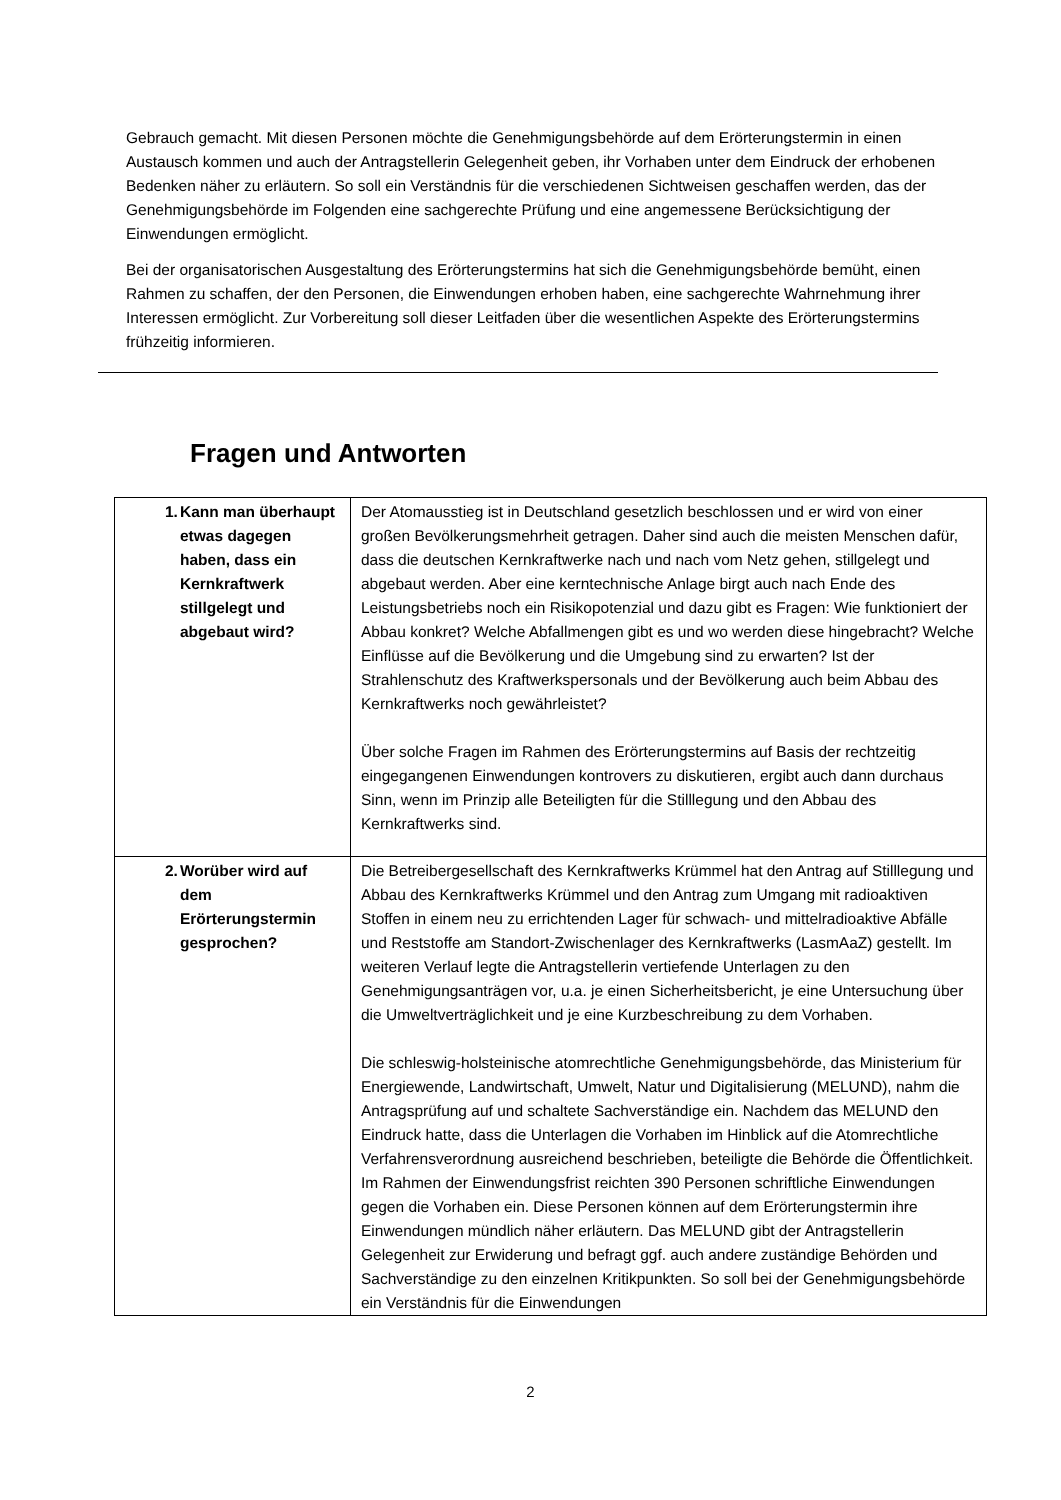Gebrauch gemacht. Mit diesen Personen möchte die Genehmigungsbehörde auf dem Erörterungs­termin in einen Austausch kommen und auch der Antragstellerin Gelegenheit geben, ihr Vorhaben unter dem Eindruck der erhobenen Bedenken näher zu erläutern. So soll ein Verständnis für die verschiedenen Sichtweisen geschaffen werden, das der Genehmigungsbehörde im Folgenden eine sachgerechte Prüfung und eine angemessene Berücksichtigung der Einwendungen ermöglicht.
Bei der organisatorischen Ausgestaltung des Erörterungstermins hat sich die Genehmigungsbehörde bemüht, einen Rahmen zu schaffen, der den Personen, die Einwendungen erhoben haben, eine sachgerechte Wahrnehmung ihrer Interessen ermöglicht. Zur Vorbereitung soll dieser Leitfaden über die wesentlichen Aspekte des Erörterungstermins frühzeitig informieren.
Fragen und Antworten
| 1. Kann man überhaupt etwas dagegen haben, dass ein Kernkraftwerk stillgelegt und abgebaut wird? | Der Atomausstieg ist in Deutschland gesetzlich beschlossen und er wird von einer großen Bevölkerungsmehrheit getragen. Daher sind auch die meisten Menschen dafür, dass die deutschen Kernkraftwerke nach und nach vom Netz gehen, stillgelegt und abgebaut werden. Aber eine kerntechnische Anlage birgt auch nach Ende des Leistungsbetriebs noch ein Risikopotenzial und dazu gibt es Fragen: Wie funktioniert der Abbau konkret? Welche Abfallmengen gibt es und wo werden diese hingebracht? Welche Einflüsse auf die Bevölkerung und die Umgebung sind zu erwarten? Ist der Strahlenschutz des Kraftwerkspersonals und der Bevölkerung auch beim Abbau des Kernkraftwerks noch gewährleistet? Über solche Fragen im Rahmen des Erörterungstermins auf Basis der rechtzeitig eingegangenen Einwendungen kontrovers zu diskutieren, ergibt auch dann durchaus Sinn, wenn im Prinzip alle Beteiligten für die Stilllegung und den Abbau des Kernkraftwerks sind. |
| 2. Worüber wird auf dem Erörterungstermin gesprochen? | Die Betreibergesellschaft des Kernkraftwerks Krümmel hat den Antrag auf Stilllegung und Abbau des Kernkraftwerks Krümmel und den Antrag zum Umgang mit radioaktiven Stoffen in einem neu zu errichtenden Lager für schwach- und mittelradioaktive Abfälle und Reststoffe am Standort-Zwischenlager des Kernkraftwerks (LasmAaZ) gestellt. Im weiteren Verlauf legte die Antragstellerin vertiefende Unterlagen zu den Genehmigungsanträgen vor, u.a. je einen Sicherheitsbericht, je eine Untersuchung über die Umweltverträglichkeit und je eine Kurzbeschreibung zu dem Vorhaben. Die schleswig-holsteinische atomrechtliche Genehmigungsbehörde, das Ministerium für Energiewende, Landwirtschaft, Umwelt, Natur und Digitalisierung (MELUND), nahm die Antragsprüfung auf und schaltete Sachverständige ein. Nachdem das MELUND den Eindruck hatte, dass die Unterlagen die Vorhaben im Hinblick auf die Atomrechtliche Verfahrensverordnung ausreichend beschrieben, beteiligte die Behörde die Öffentlichkeit. Im Rahmen der Einwendungsfrist reichten 390 Personen schriftliche Einwendungen gegen die Vorhaben ein. Diese Personen können auf dem Erörterungstermin ihre Einwendungen mündlich näher erläutern. Das MELUND gibt der Antragstellerin Gelegenheit zur Erwiderung und befragt ggf. auch andere zuständige Behörden und Sachverständige zu den einzelnen Kritikpunkten. So soll bei der Genehmigungsbehörde ein Verständnis für die Einwendungen |
2